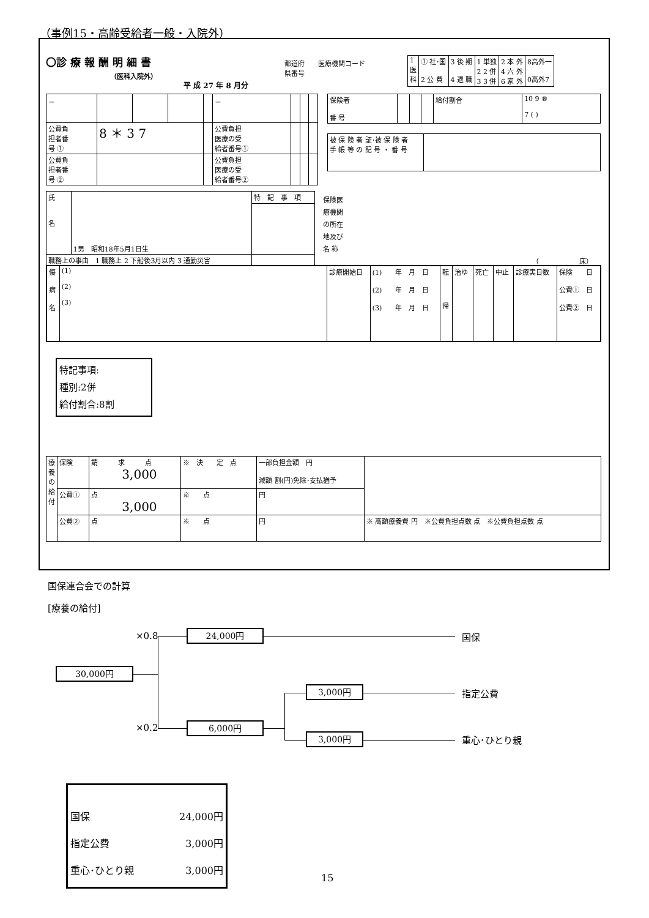（事例15・高齢受給者一般・入院外）
〇診 療 報 酬 明 細 書
（医科入院外）
平 成 27 年 8 月分
都道府
県番号
医療機関コード
| 1 医 科 | ① 社･国 2 公 費 | 3 後 期 4 退 職 | 1 単独 2 2 併 3 3 併 | 2 本 外 4 六 外 6 家 外 | 8高外一 0高外7 |
| － | | | | | － | | | |
| 公費負 担者番 号 ① | 8 ＊ 3 7 | | | | 公費負担 医療の受 給者番号① | | | |
| 公費負 担者番 号 ② | | | | | 公費負担 医療の受 給者番号② | | | |
| 保険者 番 号 | | | | 給付割合 | 10 9 ⑧ 7 ( ) |
| 被 保 険 者 証･被 保 険 者 手 帳 等 の 記 号 ・ 番 号 | |
| 氏 名 | 1男 昭和18年5月1日生 | 特 記 事 項 |
| 職務上の事由 1 職務上 2 下船後3月以内 3 通勤災害 | | |
保険医
療機関
の所在
地及び
名 称
（　　　　　　床）
| 傷 病 名 | (1) (2) (3) | 診療開始日 | (1) 年 月 日 (2) 年 月 日 (3) 年 月 日 | 転 帰 | 治ゆ | 死亡 | 中止 | 診療実日数 | 保険 日 公費① 日 公費② 日 |
特記事項:
種別:2併
給付割合:8割
| 療養の給付 | 保険 | 請 求 点 3,000 | ※ 決 定 点 | 一部負担金額 円 減額 割(円)免除･支払猶予 | |
| | 公費① | 点 3,000 | ※ 点 | 円 | |
| | 公費② | 点 | ※ 点 | 円 | ※ 高額療養費 円 ※公費負担点数 点 ※公費負担点数 点 |
国保連合会での計算
[療養の給付]
×0.8
×0.2
30,000円
24,000円
6,000円
3,000円
3,000円
国保
指定公費
重心･ひとり親
国保 24,000円
指定公費 3,000円
重心･ひとり親 3,000円
15